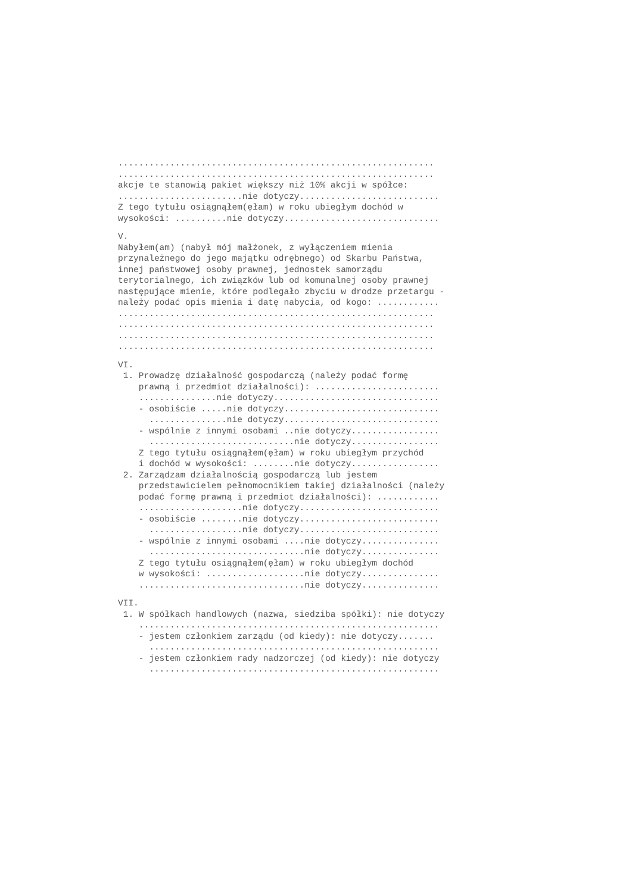............................................................. ............................................................. akcje te stanowią pakiet większy niż 10% akcji w spółce: ........................nie dotyczy........................... Z tego tytułu osiągnąłem(ęłam) w roku ubiegłym dochód w wysokości: ..........nie dotyczy..............................
V.
Nabyłem(am) (nabył mój małżonek, z wyłączeniem mienia przynależnego do jego majątku odrębnego) od Skarbu Państwa, innej państwowej osoby prawnej, jednostek samorządu terytorialnego, ich związków lub od komunalnej osoby prawnej następujące mienie, które podlegało zbyciu w drodze przetargu - należy podać opis mienia i datę nabycia, od kogo: ............ ............................................................. ............................................................. ............................................................. .............................................................
VI.
1. Prowadzę działalność gospodarczą (należy podać formę prawną i przedmiot działalności): ........................ ...............nie dotyczy................................ - osobiście .....nie dotyczy.............................. ...............nie dotyczy.............................. - wspólnie z innymi osobami ..nie dotyczy................. ............................nie dotyczy................. Z tego tytułu osiągnąłem(ęłam) w roku ubiegłym przychód i dochód w wysokości: ........nie dotyczy................. 2. Zarządzam działalnością gospodarczą lub jestem przedstawicielem pełnomocnikiem takiej działalności (należy podać formę prawną i przedmiot działalności): ............ ....................nie dotyczy........................... - osobiście ........nie dotyczy........................... ..................nie dotyczy........................... - wspólnie z innymi osobami ....nie dotyczy............... ..............................nie dotyczy............... Z tego tytułu osiągnąłem(ęłam) w roku ubiegłym dochód w wysokości: ...................nie dotyczy............... ................................nie dotyczy...............
VII.
1. W spółkach handlowych (nazwa, siedziba spółki): nie dotyczy .......................................................... - jestem członkiem zarządu (od kiedy): nie dotyczy....... ........................................................ - jestem członkiem rady nadzorczej (od kiedy): nie dotyczy ........................................................